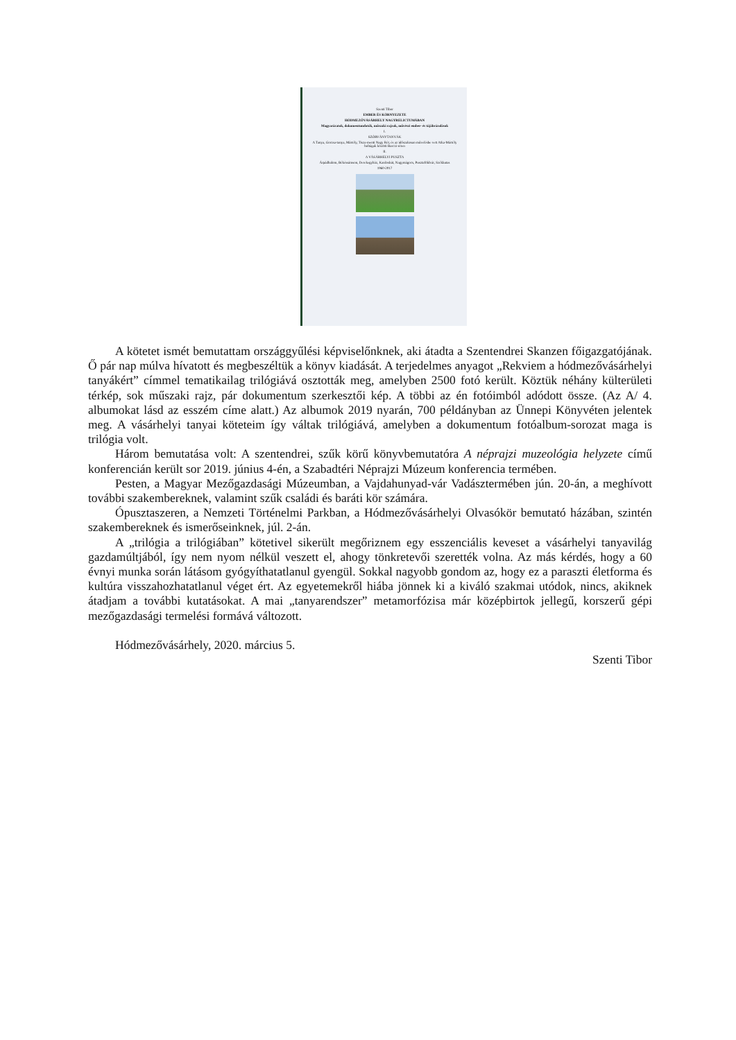Szenti Tibor
EMBER ÉS KÖRNYEZETE
HÓDMEZŐVÁSÁRHELY NAGYRELICTUMÁBAN
Magyarázatok, dokumentumfotók, műszaki rajzok, művészi ember- és tájábrázolások
I.
SZÓRVÁNYTANYÁK
A Tanya, Gorzsa-tanya, Mártély, Tisza-menti Nagy Rét, és az időszakosan művelésbe vett Atka-Mártély holtágak közötti Barczi-réten
II.
A VÁSÁRHELYI PUSZTA
Árpádhalom, Békéssámson, Derekegyház, Kardoskút, Nagymágocs, Pusztaföldvár, Székkutas
1960-2017
A kötetet ismét bemutattam országgyűlési képviselőnknek, aki átadta a Szentendrei Skanzen főigazgatójának. Ő pár nap múlva hívatott és megbeszéltük a könyv kiadását. A terjedelmes anyagot „Rekviem a hódmezővásárhelyi tanyákért” címmel tematikailag trilógiává osztották meg, amelyben 2500 fotó került. Köztük néhány külterületi térkép, sok műszaki rajz, pár dokumentum szerkesztői kép. A többi az én fotóimból adódott össze. (Az A/ 4. albumokat lásd az esszém címe alatt.) Az albumok 2019 nyarán, 700 példányban az Ünnepi Könyvéten jelentek meg. A vásárhelyi tanyai köteteim így váltak trilógiává, amelyben a dokumentum fotóalbum-sorozat maga is trilógia volt.
Három bemutatása volt: A szentendrei, szűk körű könyvbemutatóra A néprajzi muzeológia helyzete című konferencián került sor 2019. június 4-én, a Szabadtéri Néprajzi Múzeum konferencia termében.
Pesten, a Magyar Mezőgazdasági Múzeumban, a Vajdahunyad-vár Vadásztermében jún. 20-án, a meghívott további szakembereknek, valamint szűk családi és baráti kör számára.
Ópusztaszeren, a Nemzeti Történelmi Parkban, a Hódmezővásárhelyi Olvasókör bemutató házában, szintén szakembereknek és ismerőseinknek, júl. 2-án.
A „trilógia a trilógiában” kötetivel sikerült megőriznem egy esszenciális keveset a vásárhelyi tanyavilág gazdamúltjából, így nem nyom nélkül veszett el, ahogy tönkretevői szerették volna. Az más kérdés, hogy a 60 évnyi munka során látásom gyógyíthatatlanul gyengül. Sokkal nagyobb gondom az, hogy ez a paraszti életforma és kultúra visszahozhatatlanul véget ért. Az egyetemekről hiába jönnek ki a kiváló szakmai utódok, nincs, akiknek átadjam a további kutatásokat. A mai „tanyarendszer” metamorfózisa már középbirtok jellegű, korszerű gépi mezőgazdasági termelési formává változott.
Hódmezővásárhely, 2020. március 5.
Szenti Tibor